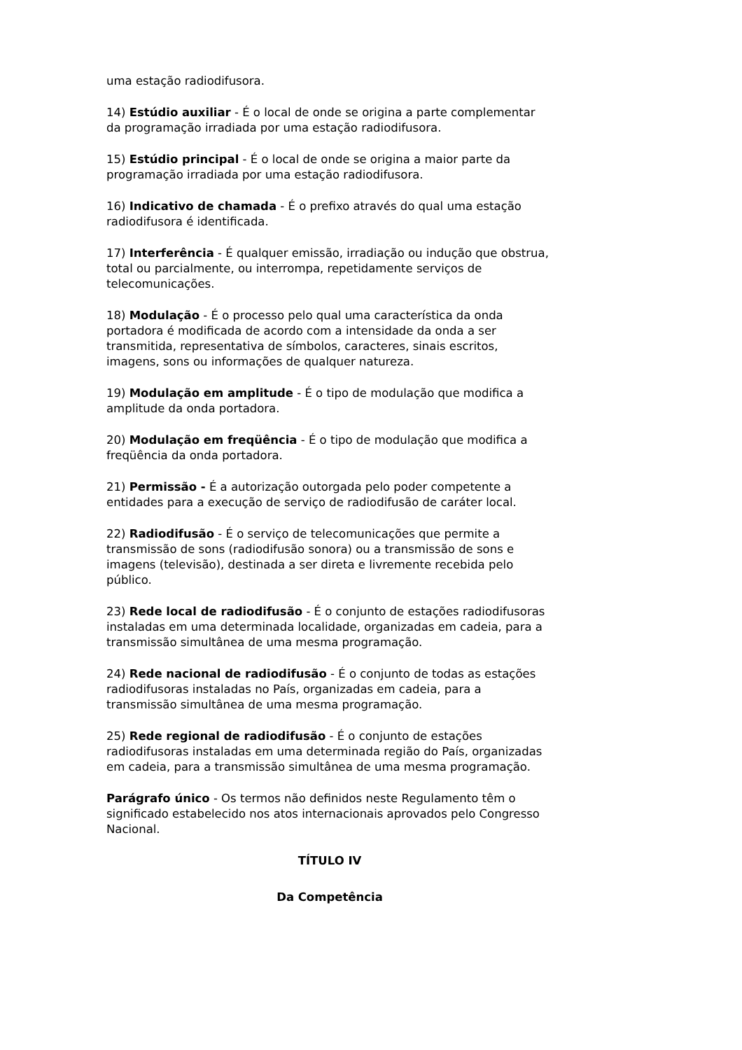uma estação radiodifusora.
14) Estúdio auxiliar - É o local de onde se origina a parte complementar da programação irradiada por uma estação radiodifusora.
15) Estúdio principal - É o local de onde se origina a maior parte da programação irradiada por uma estação radiodifusora.
16) Indicativo de chamada - É o prefixo através do qual uma estação radiodifusora é identificada.
17) Interferência - É qualquer emissão, irradiação ou indução que obstrua, total ou parcialmente, ou interrompa, repetidamente serviços de telecomunicações.
18) Modulação - É o processo pelo qual uma característica da onda portadora é modificada de acordo com a intensidade da onda a ser transmitida, representativa de símbolos, caracteres, sinais escritos, imagens, sons ou informações de qualquer natureza.
19) Modulação em amplitude - É o tipo de modulação que modifica a amplitude da onda portadora.
20) Modulação em freqüência - É o tipo de modulação que modifica a freqüência da onda portadora.
21) Permissão - É a autorização outorgada pelo poder competente a entidades para a execução de serviço de radiodifusão de caráter local.
22) Radiodifusão - É o serviço de telecomunicações que permite a transmissão de sons (radiodifusão sonora) ou a transmissão de sons e imagens (televisão), destinada a ser direta e livremente recebida pelo público.
23) Rede local de radiodifusão - É o conjunto de estações radiodifusoras instaladas em uma determinada localidade, organizadas em cadeia, para a transmissão simultânea de uma mesma programação.
24) Rede nacional de radiodifusão - É o conjunto de todas as estações radiodifusoras instaladas no País, organizadas em cadeia, para a transmissão simultânea de uma mesma programação.
25) Rede regional de radiodifusão - É o conjunto de estações radiodifusoras instaladas em uma determinada região do País, organizadas em cadeia, para a transmissão simultânea de uma mesma programação.
Parágrafo único - Os termos não definidos neste Regulamento têm o significado estabelecido nos atos internacionais aprovados pelo Congresso Nacional.
TÍTULO IV
Da Competência